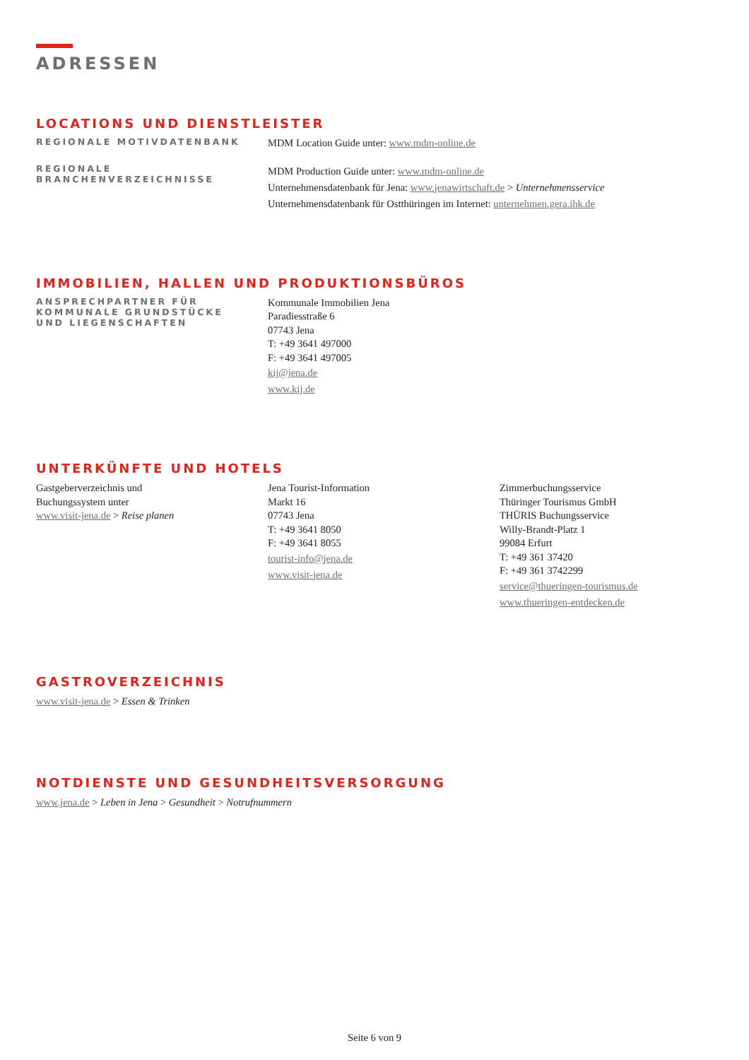ADRESSEN
LOCATIONS UND DIENSTLEISTER
REGIONALE MOTIVDATENBANK
MDM Location Guide unter: www.mdm-online.de
REGIONALE
BRANCHENVERZEICHNISSE
MDM Production Guide unter: www.mdm-online.de
Unternehmensdatenbank für Jena: www.jenawirtschaft.de > Unternehmensservice
Unternehmensdatenbank für Ostthüringen im Internet: unternehmen.gera.ihk.de
IMMOBILIEN, HALLEN UND PRODUKTIONSBÜROS
ANSPRECHPARTNER FÜR
KOMMUNALE GRUNDSTÜCKE
UND LIEGENSCHAFTEN
Kommunale Immobilien Jena
Paradiesstraße 6
07743 Jena
T: +49 3641 497000
F: +49 3641 497005
kij@jena.de
www.kij.de
UNTERKÜNFTE UND HOTELS
Gastgeberverzeichnis und
Buchungssystem unter
www.visit-jena.de > Reise planen
Jena Tourist-Information
Markt 16
07743 Jena
T: +49 3641 8050
F: +49 3641 8055
tourist-info@jena.de
www.visit-jena.de
Zimmerbuchungsservice
Thüringer Tourismus GmbH
THÜRIS Buchungsservice
Willy-Brandt-Platz 1
99084 Erfurt
T: +49 361 37420
F: +49 361 3742299
service@thueringen-tourismus.de
www.thueringen-entdecken.de
GASTROVERZEICHNIS
www.visit-jena.de > Essen & Trinken
NOTDIENSTE UND GESUNDHEITSVERSORGUNG
www.jena.de > Leben in Jena > Gesundheit > Notrufnummern
Seite 6 von 9